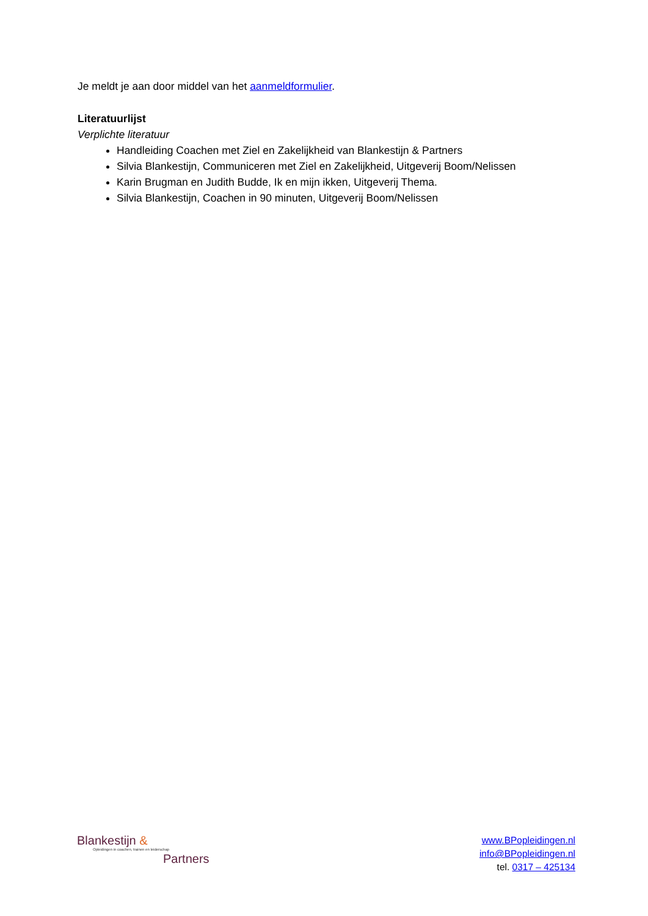Je meldt je aan door middel van het aanmeldformulier.
Literatuurlijst
Verplichte literatuur
Handleiding Coachen met Ziel en Zakelijkheid van Blankestijn & Partners
Silvia Blankestijn, Communiceren met Ziel en Zakelijkheid, Uitgeverij Boom/Nelissen
Karin Brugman en Judith Budde, Ik en mijn ikken, Uitgeverij Thema.
Silvia Blankestijn, Coachen in 90 minuten, Uitgeverij Boom/Nelissen
Blankestijn &
Opleidingen in coachen, trainen en leiderschap
Partners
www.BPopleidingen.nl
info@BPopleidingen.nl
tel. 0317 – 425134